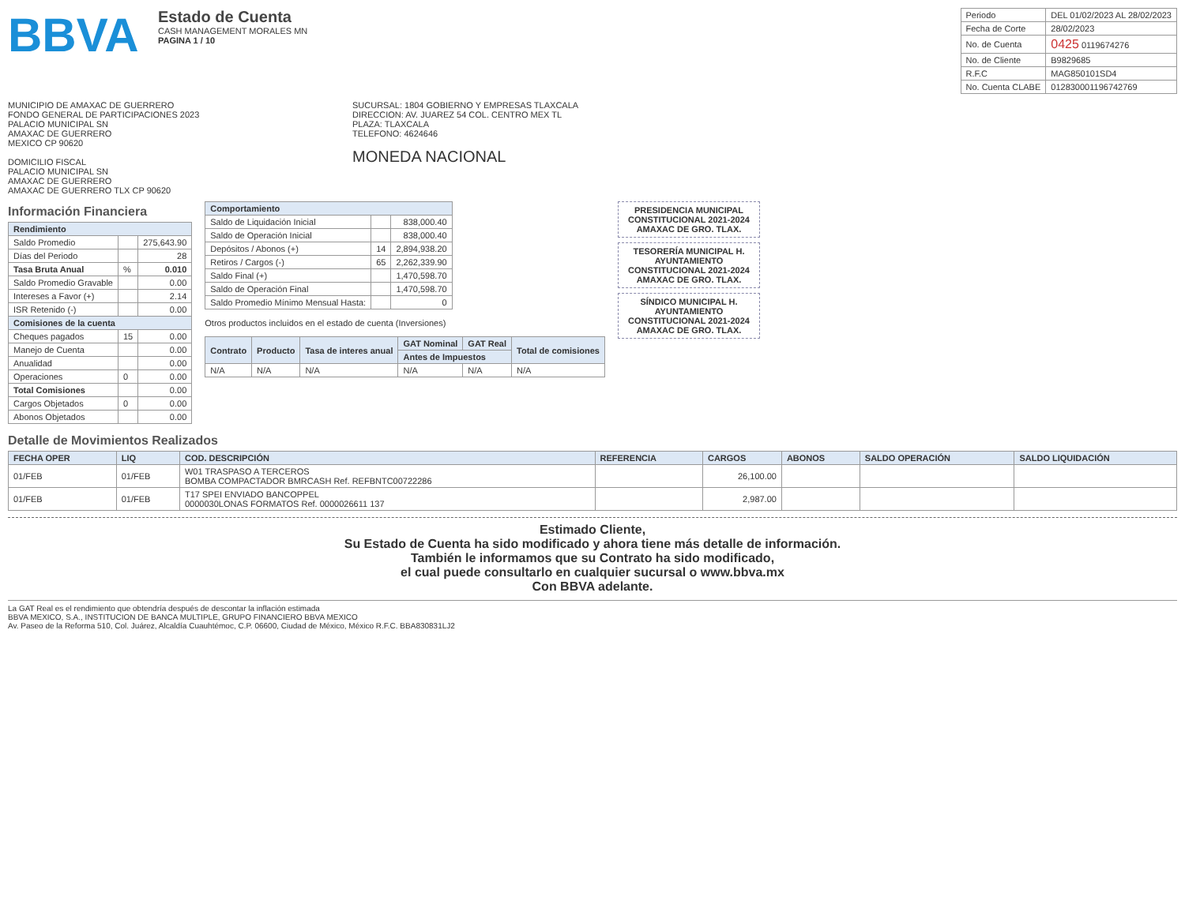BBVA
Estado de Cuenta
CASH MANAGEMENT MORALES MN
PAGINA 1 / 10
| Periodo | DEL 01/02/2023 AL 28/02/2023 |
| Fecha de Corte | 28/02/2023 |
| No. de Cuenta | 0425 0119674276 |
| No. de Cliente | B9829685 |
| R.F.C | MAG850101SD4 |
| No. Cuenta CLABE | 012830001196742769 |
MUNICIPIO DE AMAXAC DE GUERRERO
FONDO GENERAL DE PARTICIPACIONES 2023
PALACIO MUNICIPAL SN
AMAXAC DE GUERRERO
MEXICO CP 90620
DOMICILIO FISCAL
PALACIO MUNICIPAL SN
AMAXAC DE GUERRERO
AMAXAC DE GUERRERO TLX CP 90620
SUCURSAL: 1804 GOBIERNO Y EMPRESAS TLAXCALA
DIRECCION: AV. JUAREZ 54 COL. CENTRO MEX TL
PLAZA: TLAXCALA
TELEFONO: 4624646
MONEDA NACIONAL
Información Financiera
| Rendimiento | | |
| --- | --- | --- |
| Saldo Promedio | | 275,643.90 |
| Días del Periodo | | 28 |
| Tasa Bruta Anual | % | 0.010 |
| Saldo Promedio Gravable | | 0.00 |
| Intereses a Favor (+) | | 2.14 |
| ISR Retenido (-) | | 0.00 |
| Comisiones de la cuenta | | |
| Cheques pagados | 15 | 0.00 |
| Manejo de Cuenta | | 0.00 |
| Anualidad | | 0.00 |
| Operaciones | 0 | 0.00 |
| Total Comisiones | | 0.00 |
| Cargos Objetados | 0 | 0.00 |
| Abonos Objetados | | 0.00 |
| Comportamiento | | |
| --- | --- | --- |
| Saldo de Liquidación Inicial | | 838,000.40 |
| Saldo de Operación Inicial | | 838,000.40 |
| Depósitos / Abonos (+) | 14 | 2,894,938.20 |
| Retiros / Cargos (-) | 65 | 2,262,339.90 |
| Saldo Final (+) | | 1,470,598.70 |
| Saldo de Operación Final | | 1,470,598.70 |
| Saldo Promedio Mínimo Mensual Hasta: | | 0 |
Otros productos incluidos en el estado de cuenta (Inversiones)
| Contrato | Producto | Tasa de interes anual | GAT Nominal | GAT Real | Total de comisiones |
| --- | --- | --- | --- | --- | --- |
| | | | Antes de Impuestos | | |
| N/A | N/A | N/A | N/A | N/A | N/A |
PRESIDENCIA MUNICIPAL CONSTITUCIONAL 2021-2024 AMAXAC DE GRO. TLAX.
TESORERÍA MUNICIPAL H. AYUNTAMIENTO CONSTITUCIONAL 2021-2024 AMAXAC DE GRO. TLAX.
SÍNDICO MUNICIPAL H. AYUNTAMIENTO CONSTITUCIONAL 2021-2024 AMAXAC DE GRO. TLAX.
Detalle de Movimientos Realizados
| FECHA OPER | LIQ | COD. DESCRIPCIÓN | REFERENCIA | CARGOS | ABONOS | SALDO OPERACIÓN | SALDO LIQUIDACIÓN |
| --- | --- | --- | --- | --- | --- | --- | --- |
| 01/FEB | 01/FEB | W01 TRASPASO A TERCEROS BOMBA COMPACTADOR BMRCASH Ref. REFBNTC00722286 | | 26,100.00 | | | |
| 01/FEB | 01/FEB | T17 SPEI ENVIADO BANCOPPEL 0000030LONAS FORMATOS Ref. 0000026611 137 | | 2,987.00 | | | |
Estimado Cliente,
Su Estado de Cuenta ha sido modificado y ahora tiene más detalle de información.
También le informamos que su Contrato ha sido modificado,
el cual puede consultarlo en cualquier sucursal o www.bbva.mx
Con BBVA adelante.
La GAT Real es el rendimiento que obtendría después de descontar la inflación estimada
BBVA MEXICO, S.A., INSTITUCION DE BANCA MULTIPLE, GRUPO FINANCIERO BBVA MEXICO
Av. Paseo de la Reforma 510, Col. Juárez, Alcaldía Cuauhtémoc, C.P. 06600, Ciudad de México, México R.F.C. BBA830831LJ2